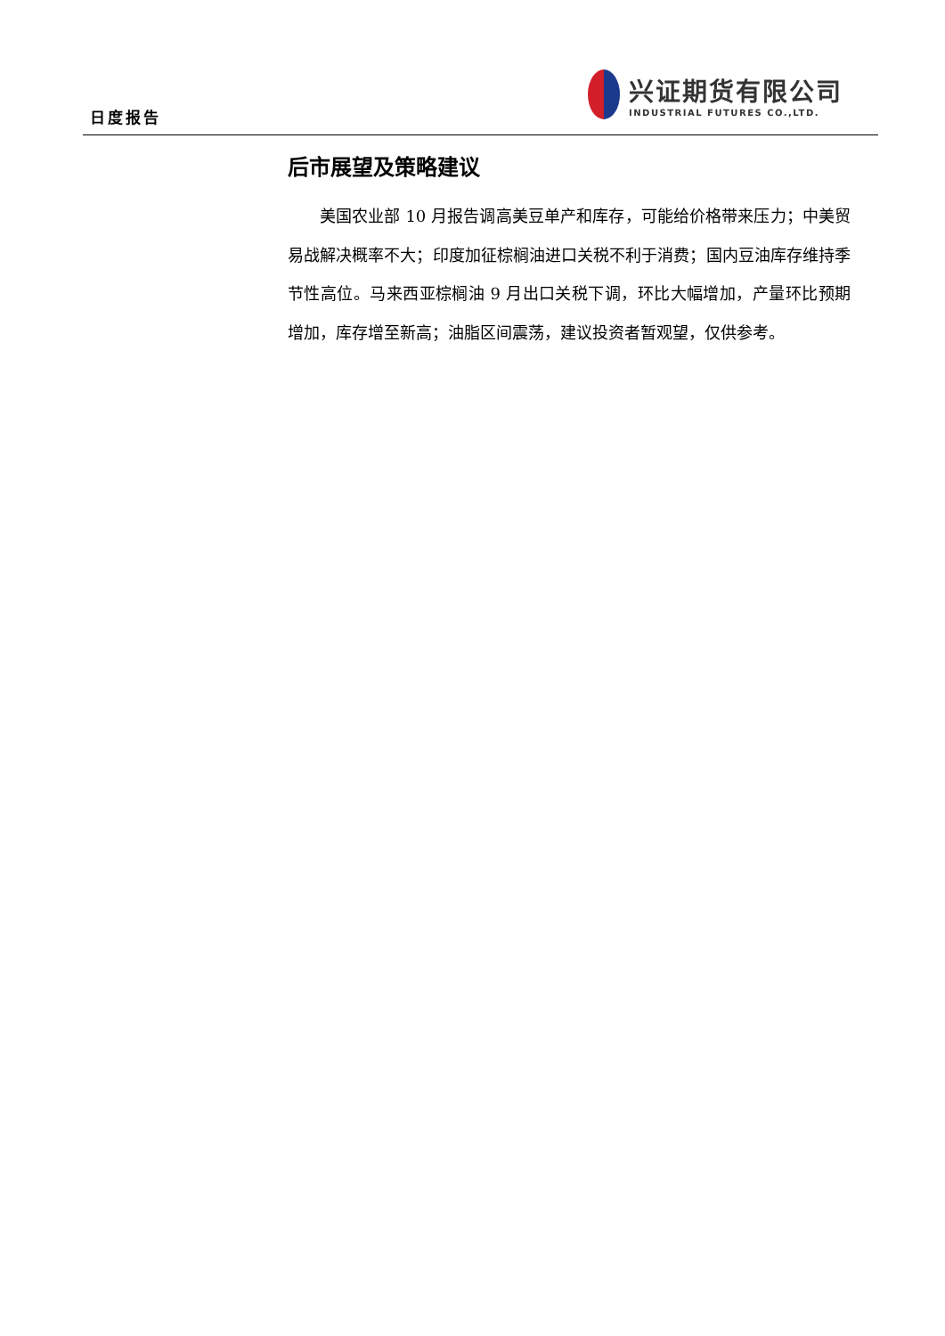日度报告
兴证期货有限公司
INDUSTRIAL FUTURES CO.,LTD.
后市展望及策略建议
美国农业部 10 月报告调高美豆单产和库存，可能给价格带来压力；中美贸易战解决概率不大；印度加征棕榈油进口关税不利于消费；国内豆油库存维持季节性高位。马来西亚棕榈油 9 月出口关税下调，环比大幅增加，产量环比预期增加，库存增至新高；油脂区间震荡，建议投资者暂观望，仅供参考。